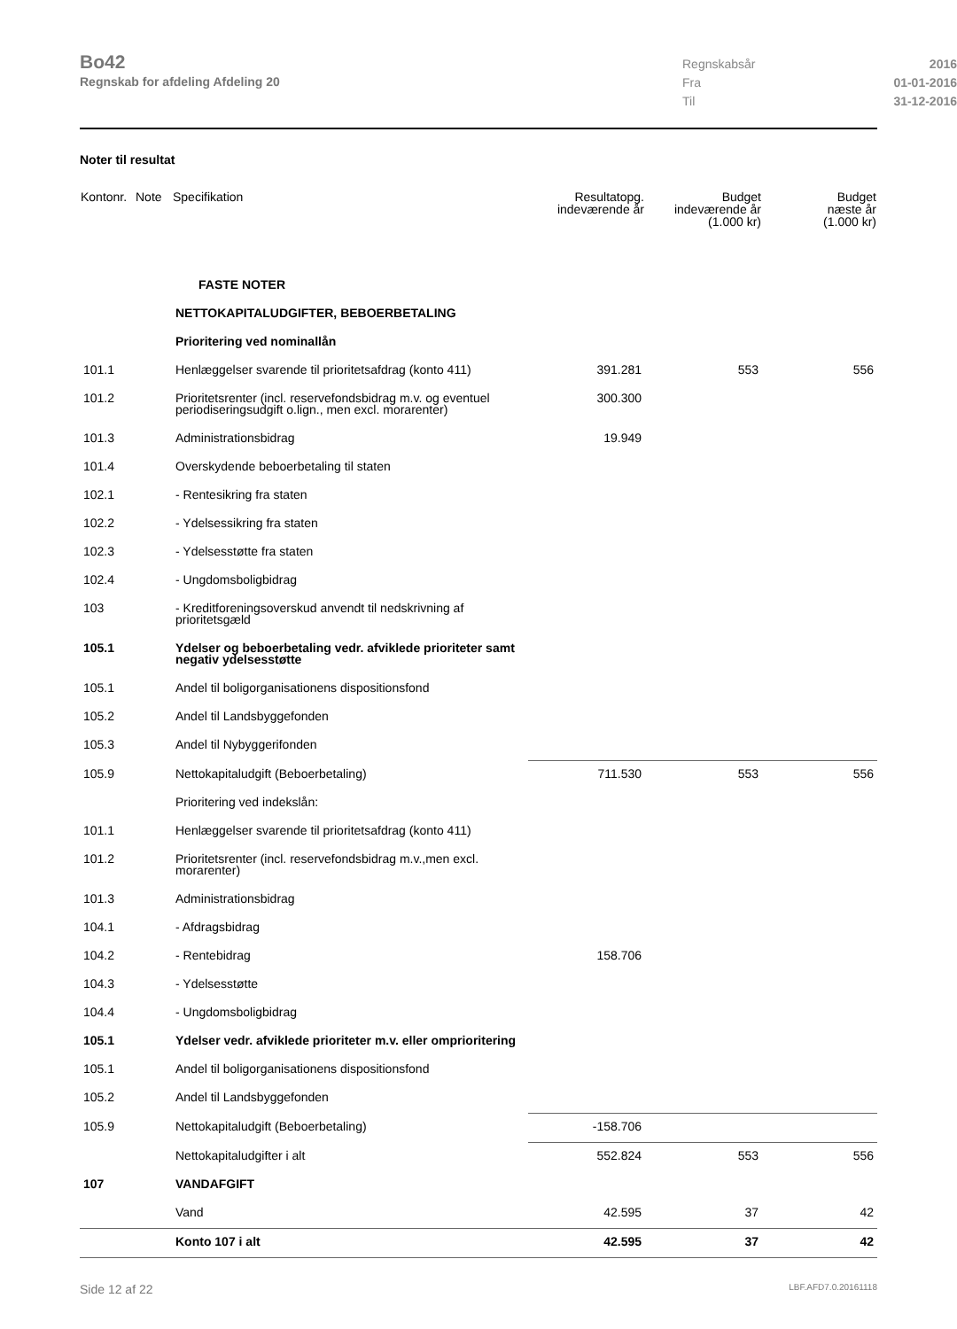Bo42
Regnskab for afdeling Afdeling 20
Regnskabsår 2016
Fra 01-01-2016
Til 31-12-2016
Noter til resultat
| Kontonr. | Note | Specifikation | Resultatopg. indeværende år | Budget indeværende år (1.000 kr) | Budget næste år (1.000 kr) |
| --- | --- | --- | --- | --- | --- |
| | | FASTE NOTER | | | |
| | | NETTOKAPITALUDGIFTER, BEBOERBETALING | | | |
| | | Prioritering ved nominallån | | | |
| 101.1 | | Henlæggelser svarende til prioritetsafdrag (konto 411) | 391.281 | 553 | 556 |
| 101.2 | | Prioritetsrenter (incl. reservefondsbidrag m.v. og eventuel periodiseringsudgift o.lign., men excl. morarenter) | 300.300 | | |
| 101.3 | | Administrationsbidrag | 19.949 | | |
| 101.4 | | Overskydende beboerbetaling til staten | | | |
| 102.1 | | - Rentesikring fra staten | | | |
| 102.2 | | - Ydelsessikring fra staten | | | |
| 102.3 | | - Ydelsesstøtte fra staten | | | |
| 102.4 | | - Ungdomsboligbidrag | | | |
| 103 | | - Kreditforeningsoverskud anvendt til nedskrivning af prioritetsgæld | | | |
| 105.1 | | Ydelser og beboerbetaling vedr. afviklede prioriteter samt negativ ydelsesstøtte | | | |
| 105.1 | | Andel til boligorganisationens dispositionsfond | | | |
| 105.2 | | Andel til Landsbyggefonden | | | |
| 105.3 | | Andel til Nybyggerifonden | | | |
| 105.9 | | Nettokapitaludgift (Beboerbetaling) | 711.530 | 553 | 556 |
| | | Prioritering ved indekslån: | | | |
| 101.1 | | Henlæggelser svarende til prioritetsafdrag (konto 411) | | | |
| 101.2 | | Prioritetsrenter (incl. reservefondsbidrag m.v.,men excl. morarenter) | | | |
| 101.3 | | Administrationsbidrag | | | |
| 104.1 | | - Afdragsbidrag | | | |
| 104.2 | | - Rentebidrag | 158.706 | | |
| 104.3 | | - Ydelsesstøtte | | | |
| 104.4 | | - Ungdomsboligbidrag | | | |
| 105.1 | | Ydelser vedr. afviklede prioriteter m.v. eller omprioritering | | | |
| 105.1 | | Andel til boligorganisationens dispositionsfond | | | |
| 105.2 | | Andel til Landsbyggefonden | | | |
| 105.9 | | Nettokapitaludgift (Beboerbetaling) | -158.706 | | |
| | | Nettokapitaludgifter i alt | 552.824 | 553 | 556 |
| 107 | | VANDAFGIFT | | | |
| | | Vand | 42.595 | 37 | 42 |
| | | Konto 107 i alt | 42.595 | 37 | 42 |
Side 12 af 22 LBF.AFD7.0.20161118